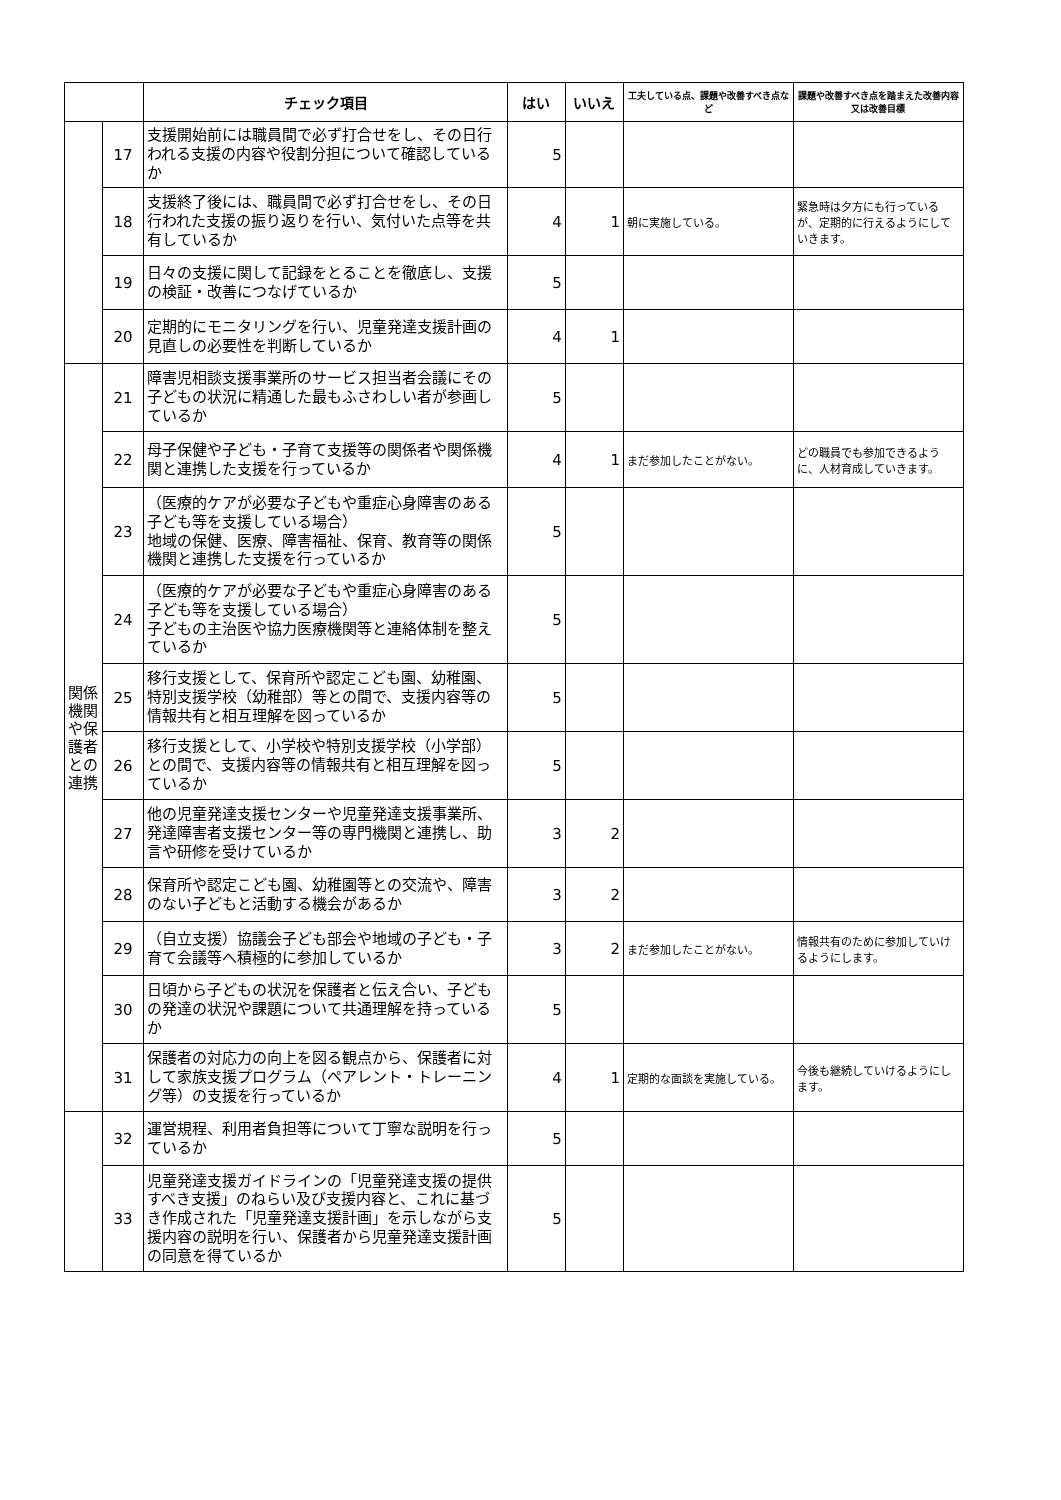| | | チェック項目 | はい | いいえ | 工夫している点、課題や改善すべき点など | 課題や改善すべき点を踏まえた改善内容又は改善目標 |
| --- | --- | --- | --- | --- | --- | --- |
| | 17 | 支援開始前には職員間で必ず打合せをし、その日行われる支援の内容や役割分担について確認しているか | 5 | | | |
| | 18 | 支援終了後には、職員間で必ず打合せをし、その日行われた支援の振り返りを行い、気付いた点等を共有しているか | 4 | 1 | 朝に実施している。 | 緊急時は夕方にも行っているが、定期的に行えるようにしていきます。 |
| | 19 | 日々の支援に関して記録をとることを徹底し、支援の検証・改善につなげているか | 5 | | | |
| | 20 | 定期的にモニタリングを行い、児童発達支援計画の見直しの必要性を判断しているか | 4 | 1 | | |
| 関係機関や保護者との連携 | 21 | 障害児相談支援事業所のサービス担当者会議にその子どもの状況に精通した最もふさわしい者が参画しているか | 5 | | | |
| | 22 | 母子保健や子ども・子育て支援等の関係者や関係機関と連携した支援を行っているか | 4 | 1 | まだ参加したことがない。 | どの職員でも参加できるように、人材育成していきます。 |
| | 23 | （医療的ケアが必要な子どもや重症心身障害のある子ども等を支援している場合） 地域の保健、医療、障害福祉、保育、教育等の関係機関と連携した支援を行っているか | 5 | | | |
| | 24 | （医療的ケアが必要な子どもや重症心身障害のある子ども等を支援している場合） 子どもの主治医や協力医療機関等と連絡体制を整えているか | 5 | | | |
| | 25 | 移行支援として、保育所や認定こども園、幼稚園、特別支援学校（幼稚部）等との間で、支援内容等の情報共有と相互理解を図っているか | 5 | | | |
| | 26 | 移行支援として、小学校や特別支援学校（小学部）との間で、支援内容等の情報共有と相互理解を図っているか | 5 | | | |
| | 27 | 他の児童発達支援センターや児童発達支援事業所、発達障害者支援センター等の専門機関と連携し、助言や研修を受けているか | 3 | 2 | | |
| | 28 | 保育所や認定こども園、幼稚園等との交流や、障害のない子どもと活動する機会があるか | 3 | 2 | | |
| | 29 | （自立支援）協議会子ども部会や地域の子ども・子育て会議等へ積極的に参加しているか | 3 | 2 | まだ参加したことがない。 | 情報共有のために参加していけるようにします。 |
| | 30 | 日頃から子どもの状況を保護者と伝え合い、子どもの発達の状況や課題について共通理解を持っているか | 5 | | | |
| | 31 | 保護者の対応力の向上を図る観点から、保護者に対して家族支援プログラム（ペアレント・トレーニング等）の支援を行っているか | 4 | 1 | 定期的な面談を実施している。 | 今後も継続していけるようにします。 |
| | 32 | 運営規程、利用者負担等について丁寧な説明を行っているか | 5 | | | |
| | 33 | 児童発達支援ガイドラインの「児童発達支援の提供すべき支援」のねらい及び支援内容と、これに基づき作成された「児童発達支援計画」を示しながら支援内容の説明を行い、保護者から児童発達支援計画の同意を得ているか | 5 | | | |